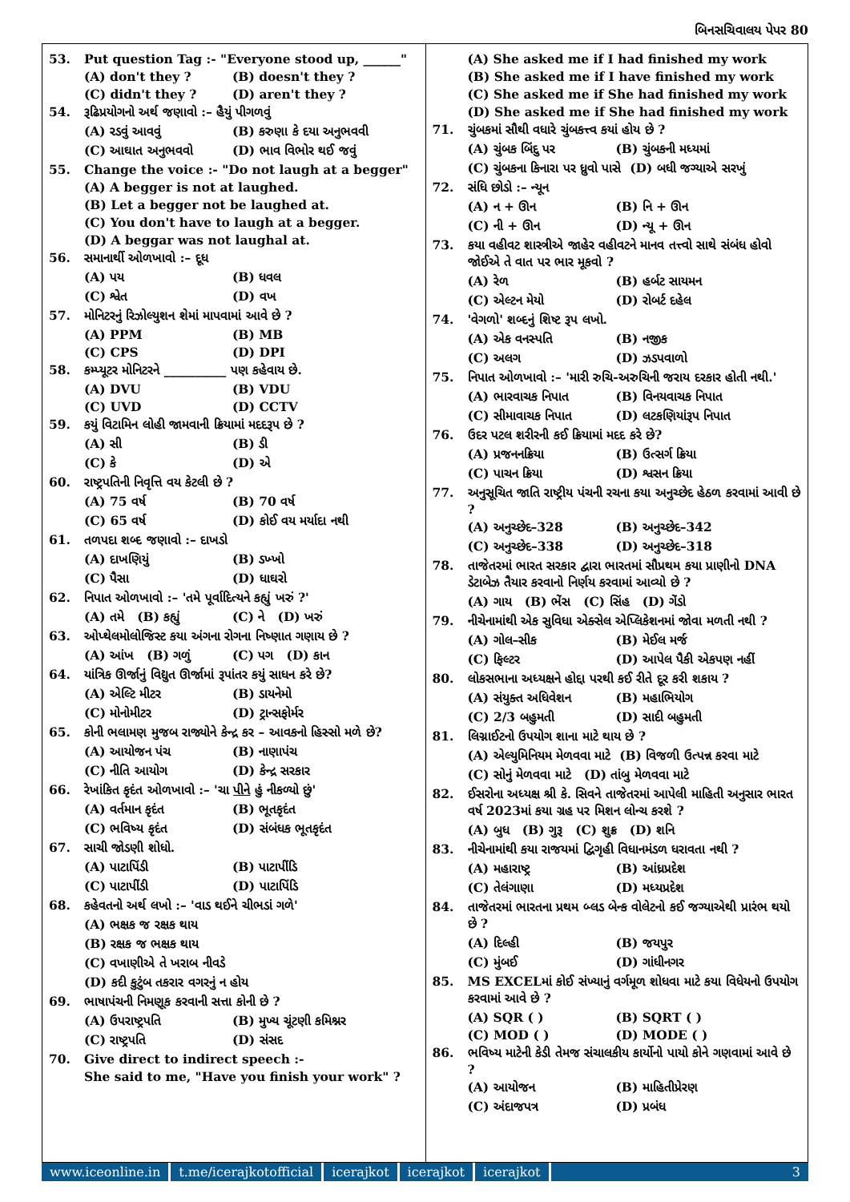બિનસચિવાલય પેપર 80
53. Put question Tag :- "Everyone stood up, ______"
(A) don't they ? (B) doesn't they ?
(C) didn't they ? (D) aren't they ?
54. રૂઢિપ્રયોગનો અર્થ જણાવો :– હૈયું પીગળવું
(A) રડવું આવવું (B) કરુણા કે દયા અનુભવવી
(C) આઘાત અનુભવવો (D) ભાવ વિભોર થઈ જવું
55. Change the voice :- "Do not laugh at a begger"
(A) A begger is not at laughed.
(B) Let a begger not be laughed at.
(C) You don't have to laugh at a begger.
(D) A beggar was not laughal at.
56. સમાનાર્થી ઓળખાવો :– દૂધ
(A) પય (B) ધવલ
(C) શ્વેત (D) વખ
57. મોનિટરનું રિઝોલ્યુશન શેમાં માપવામાં આવે છે ?
(A) PPM (B) MB
(C) CPS (D) DPI
58. કમ્પ્યૂટર મોનિટરને __________ પણ કહેવાય છે.
(A) DVU (B) VDU
(C) UVD (D) CCTV
59. કયું વિટામિન લોહી જામવાની ક્રિયામાં મદદરૂપ છે ?
(A) સી (B) ડી
(C) કે (D) એ
60. રાષ્ટ્રપતિની નિવૃત્તિ વય કેટલી છે ?
(A) 75 વર્ષ (B) 70 વર્ષ
(C) 65 વર્ષ (D) કોઈ વય મર્યાદા નથી
61. તળપદા શબ્દ જણાવો :– દાખડો
(A) દાખણિયું (B) ડખ્ખો
(C) પૈસા (D) ધાઘરો
62. નિપાત ઓળખાવો :– 'તમે પૂર્વાદિત્યને કહ્યું ખરું ?'
(A) તમે (B) કહ્યું (C) ને (D) ખરું
63. ઓપ્થેલમોલોજિસ્ટ કયા અંગના રોગના નિષ્ણાત ગણાય છે ?
(A) આંખ (B) ગળું (C) પગ (D) કાન
64. યાંત્રિક ઊર્જાનું વિદ્યુત ઊર્જામાં રૂપાંતર કયું સાધન કરે છે?
(A) એલ્ટિ મીટર (B) ડાયનેમો
(C) મોનોમીટર (D) ટ્રાન્સફોર્મર
65. કોની ભલામણ મુજબ રાજ્યોને કેન્દ્ર કર – આવકનો હિસ્સો મળે છે?
(A) આયોજન પંચ (B) નાણાપંચ
(C) નીતિ આયોગ (D) કેન્દ્ર સરકાર
66. રેખાંકિત કૃદંત ઓળખાવો :– 'ચા પીને હું નીકળ્યો છું'
(A) વર્તમાન કૃદંત (B) ભૂતકૃદંત
(C) ભવિષ્ય કૃદંત (D) સંબંધક ભૂતકૃદંત
67. સાચી જોડણી શોધો.
(A) પાટાપિંડી (B) પાટાપીંડિ
(C) પાટાપીંડી (D) પાટાપિંડિ
68. કહેવતનો અર્થ લખો :– 'વાડ થઈને ચીભડાં ગળે'
(A) ભક્ષક જ રક્ષક થાય
(B) રક્ષક જ ભક્ષક થાય
(C) વખાણીએ તે ખરાબ નીવડે
(D) કદી કુટુંબ તકરાર વગરનું ન હોય
69. ભાષાપંચની નિમણૂક કરવાની સત્તા કોની છે ?
(A) ઉપરાષ્ટ્રપતિ (B) મુખ્ય ચૂંટણી કમિશ્નર
(C) રાષ્ટ્રપતિ (D) સંસદ
70. Give direct to indirect speech :-
She said to me, "Have you finish your work" ?
(A) She asked me if I had finished my work
(B) She asked me if I have finished my work
(C) She asked me if She had finished my work
(D) She asked me if She had finished my work
71. ચુંબકમાં સૌથી વધારે ચુંબકત્ત્વ કયાં હોય છે ?
(A) ચુંબક બિંદુ પર (B) ચુંબકની મધ્યમાં
(C) ચુંબકના કિનારા પર ધ્રુવો પાસે (D) બધી જગ્યાએ સરખું
72. સંધિ છોડો :– ન્યૂન
(A) ન + ઊન (B) નિ + ઊન
(C) ની + ઊન (D) ન્યૂ + ઊન
73. કયા વહીવટ શાસ્ત્રીએ જાહેર વહીવટને માનવ તત્ત્વો સાથે સંબંધ હોવો જોઈએ તે વાત પર ભાર મૂકવો ?
(A) રેળ (B) હર્બટ સાયમન
(C) એલ્ટન મેયો (D) રોબર્ટ દહેલ
74. 'વેગળો' શબ્દનું શિષ્ટ રૂપ લખો.
(A) એક વનસ્પતિ (B) નજીક
(C) અલગ (D) ઝડપવાળો
75. નિપાત ઓળખાવો :– 'મારી રુચિ-અરુચિની જરાય દરકાર હોતી નથી.'
(A) ભારવાચક નિપાત (B) વિનયવાચક નિપાત
(C) સીમાવાચક નિપાત (D) લટકણિયાંરૂપ નિપાત
76. ઉદર પટલ શરીરની કઈ ક્રિયામાં મદદ કરે છે?
(A) પ્રજનનક્રિયા (B) ઉત્સર્ગ ક્રિયા
(C) પાચન ક્રિયા (D) શ્વસન ક્રિયા
77. અનુસૂચિત જાતિ રાષ્ટ્રીય પંચની રચના કયા અનુચ્છેદ હેઠળ કરવામાં આવી છે ?
(A) અનુચ્છેદ–328 (B) અનુચ્છેદ–342
(C) અનુચ્છેદ–338 (D) અનુચ્છેદ–318
78. તાજેતરમાં ભારત સરકાર દ્વારા ભારતમાં સૌપ્રથમ કયા પ્રાણીનો DNA ડેટાબેઝ તૈયાર કરવાનો નિર્ણય કરવામાં આવ્યો છે ?
(A) ગાય (B) ભેંસ (C) સિંહ (D) ગેંડો
79. નીચેનામાંથી એક સુવિધા એક્સેલ એપ્લિકેશનમાં જોવા મળતી નથી ?
(A) ગોલ–સીક (B) મેઈલ મર્જ
(C) ફિલ્ટર (D) આપેલ પૈકી એકપણ નહીં
80. લોકસભાના અધ્યક્ષને હોદ્દા પરથી કઈ રીતે દૂર કરી શકાય ?
(A) સંયુક્ત અધિવેશન (B) મહાભિયોગ
(C) 2/3 બહુમતી (D) સાદી બહુમતી
81. લિગ્નાઈટનો ઉપયોગ શાના માટે થાય છે ?
(A) એલ્યુમિનિયમ મેળવવા માટે (B) વિજળી ઉત્પન્ન કરવા માટે
(C) સોનું મેળવવા માટે (D) તાંબુ મેળવવા માટે
82. ઈસરોના અધ્યક્ષ શ્રી કે. સિવને તાજેતરમાં આપેલી માહિતી અનુસાર ભારત વર્ષ 2023માં કયા ગ્રહ પર મિશન લોન્ચ કરશે ?
(A) બુધ (B) ગુરૂ (C) શુક્ર (D) શનિ
83. નીચેનામાંથી કયા રાજયમાં દ્વિગૃહી વિધાનમંડળ ધરાવતા નથી ?
(A) મહારાષ્ટ્ર (B) આંધ્રપ્રદેશ
(C) તેલંગાણા (D) મધ્યપ્રદેશ
84. તાજેતરમાં ભારતના પ્રથમ બ્લડ બેન્ક વોલેટનો કઈ જગ્યાએથી પ્રારંભ થયો છે ?
(A) દિલ્હી (B) જયપુર
(C) મુંબઈ (D) ગાંધીનગર
85. MS EXCELમાં કોઈ સંખ્યાનું વર્ગમૂળ શોધવા માટે કયા વિધેયનો ઉપયોગ કરવામાં આવે છે ?
(A) SQR ( ) (B) SQRT ( )
(C) MOD ( ) (D) MODE ( )
86. ભવિષ્ય માટેની કેડી તેમજ સંચાલકીય કાર્યોનો પાયો કોને ગણવામાં આવે છે ?
(A) આયોજન (B) માહિતીપ્રેરણ
(C) અંદાજપત્ર (D) પ્રબંધ
www.iceonline.in t.me/icerajkotofficial icerajkot icerajkot icerajkot 3